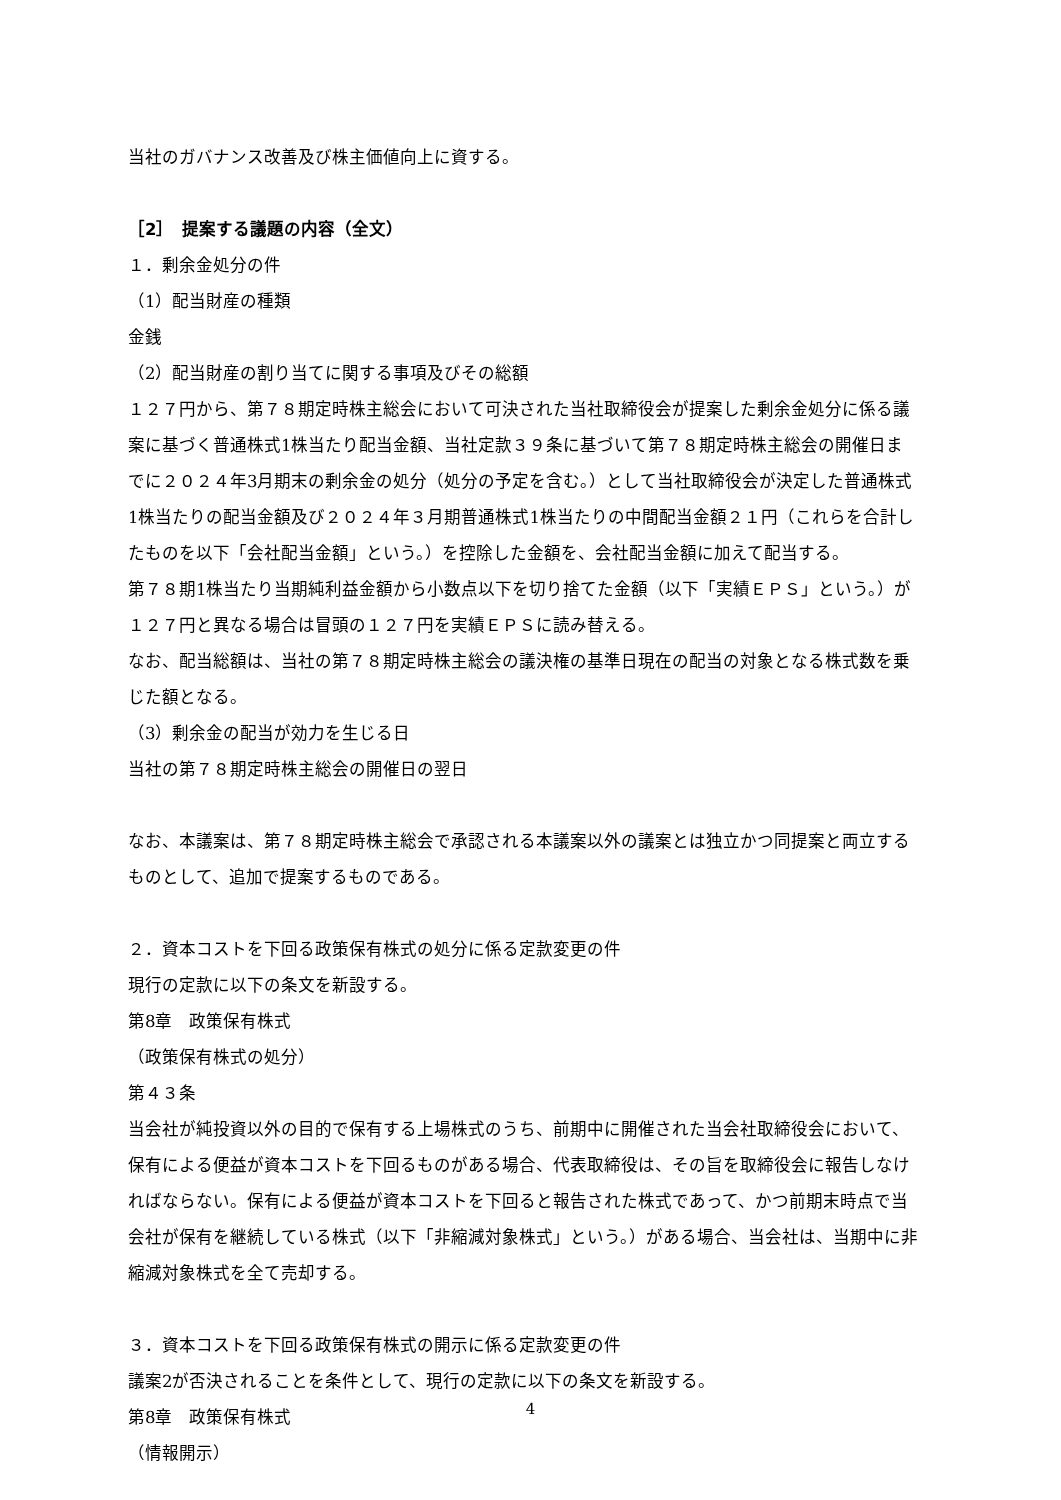当社のガバナンス改善及び株主価値向上に資する。
［2］　提案する議題の内容（全文）
１．剰余金処分の件
（1）配当財産の種類
金銭
（2）配当財産の割り当てに関する事項及びその総額
１２７円から、第７８期定時株主総会において可決された当社取締役会が提案した剰余金処分に係る議案に基づく普通株式1株当たり配当金額、当社定款３９条に基づいて第７８期定時株主総会の開催日までに２０２４年3月期末の剰余金の処分（処分の予定を含む。）として当社取締役会が決定した普通株式1株当たりの配当金額及び２０２４年３月期普通株式1株当たりの中間配当金額２１円（これらを合計したものを以下「会社配当金額」という。）を控除した金額を、会社配当金額に加えて配当する。
第７８期1株当たり当期純利益金額から小数点以下を切り捨てた金額（以下「実績ＥＰＳ」という。）が１２７円と異なる場合は冒頭の１２７円を実績ＥＰＳに読み替える。
なお、配当総額は、当社の第７８期定時株主総会の議決権の基準日現在の配当の対象となる株式数を乗じた額となる。
（3）剰余金の配当が効力を生じる日
当社の第７８期定時株主総会の開催日の翌日
なお、本議案は、第７８期定時株主総会で承認される本議案以外の議案とは独立かつ同提案と両立するものとして、追加で提案するものである。
２．資本コストを下回る政策保有株式の処分に係る定款変更の件
現行の定款に以下の条文を新設する。
第8章　政策保有株式
（政策保有株式の処分）
第４３条
当会社が純投資以外の目的で保有する上場株式のうち、前期中に開催された当会社取締役会において、保有による便益が資本コストを下回るものがある場合、代表取締役は、その旨を取締役会に報告しなければならない。保有による便益が資本コストを下回ると報告された株式であって、かつ前期末時点で当会社が保有を継続している株式（以下「非縮減対象株式」という。）がある場合、当会社は、当期中に非縮減対象株式を全て売却する。
３．資本コストを下回る政策保有株式の開示に係る定款変更の件
議案2が否決されることを条件として、現行の定款に以下の条文を新設する。
第8章　政策保有株式
（情報開示）
4